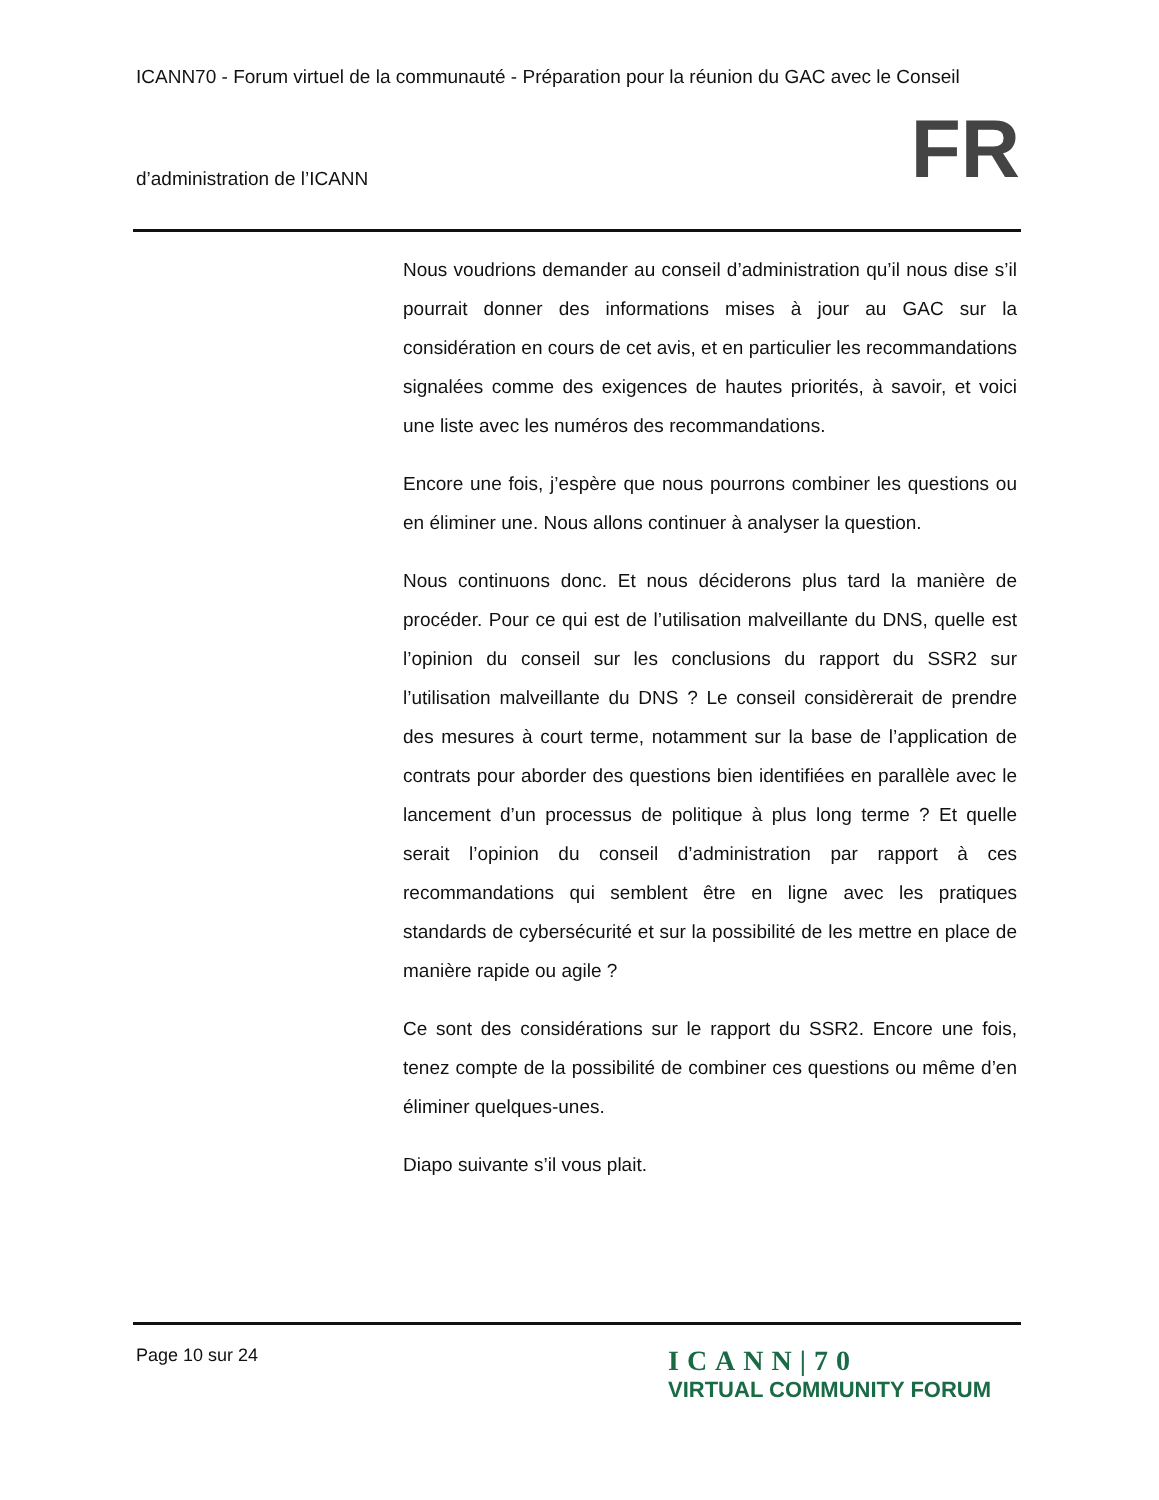ICANN70 - Forum virtuel de la communauté - Préparation pour la réunion du GAC avec le Conseil
d’administration de l’ICANN FR
Nous voudrions demander au conseil d’administration qu’il nous dise s’il pourrait donner des informations mises à jour au GAC sur la considération en cours de cet avis, et en particulier les recommandations signalées comme des exigences de hautes priorités, à savoir, et voici une liste avec les numéros des recommandations.
Encore une fois, j’espère que nous pourrons combiner les questions ou en éliminer une. Nous allons continuer à analyser la question.
Nous continuons donc. Et nous déciderons plus tard la manière de procéder. Pour ce qui est de l’utilisation malveillante du DNS, quelle est l’opinion du conseil sur les conclusions du rapport du SSR2 sur l’utilisation malveillante du DNS ? Le conseil considèrerait de prendre des mesures à court terme, notamment sur la base de l’application de contrats pour aborder des questions bien identifiées en parallèle avec le lancement d’un processus de politique à plus long terme ? Et quelle serait l’opinion du conseil d’administration par rapport à ces recommandations qui semblent être en ligne avec les pratiques standards de cybersécurité et sur la possibilité de les mettre en place de manière rapide ou agile ?
Ce sont des considérations sur le rapport du SSR2. Encore une fois, tenez compte de la possibilité de combiner ces questions ou même d’en éliminer quelques-unes.
Diapo suivante s’il vous plait.
Page 10 sur 24
ICANN|70
VIRTUAL COMMUNITY FORUM